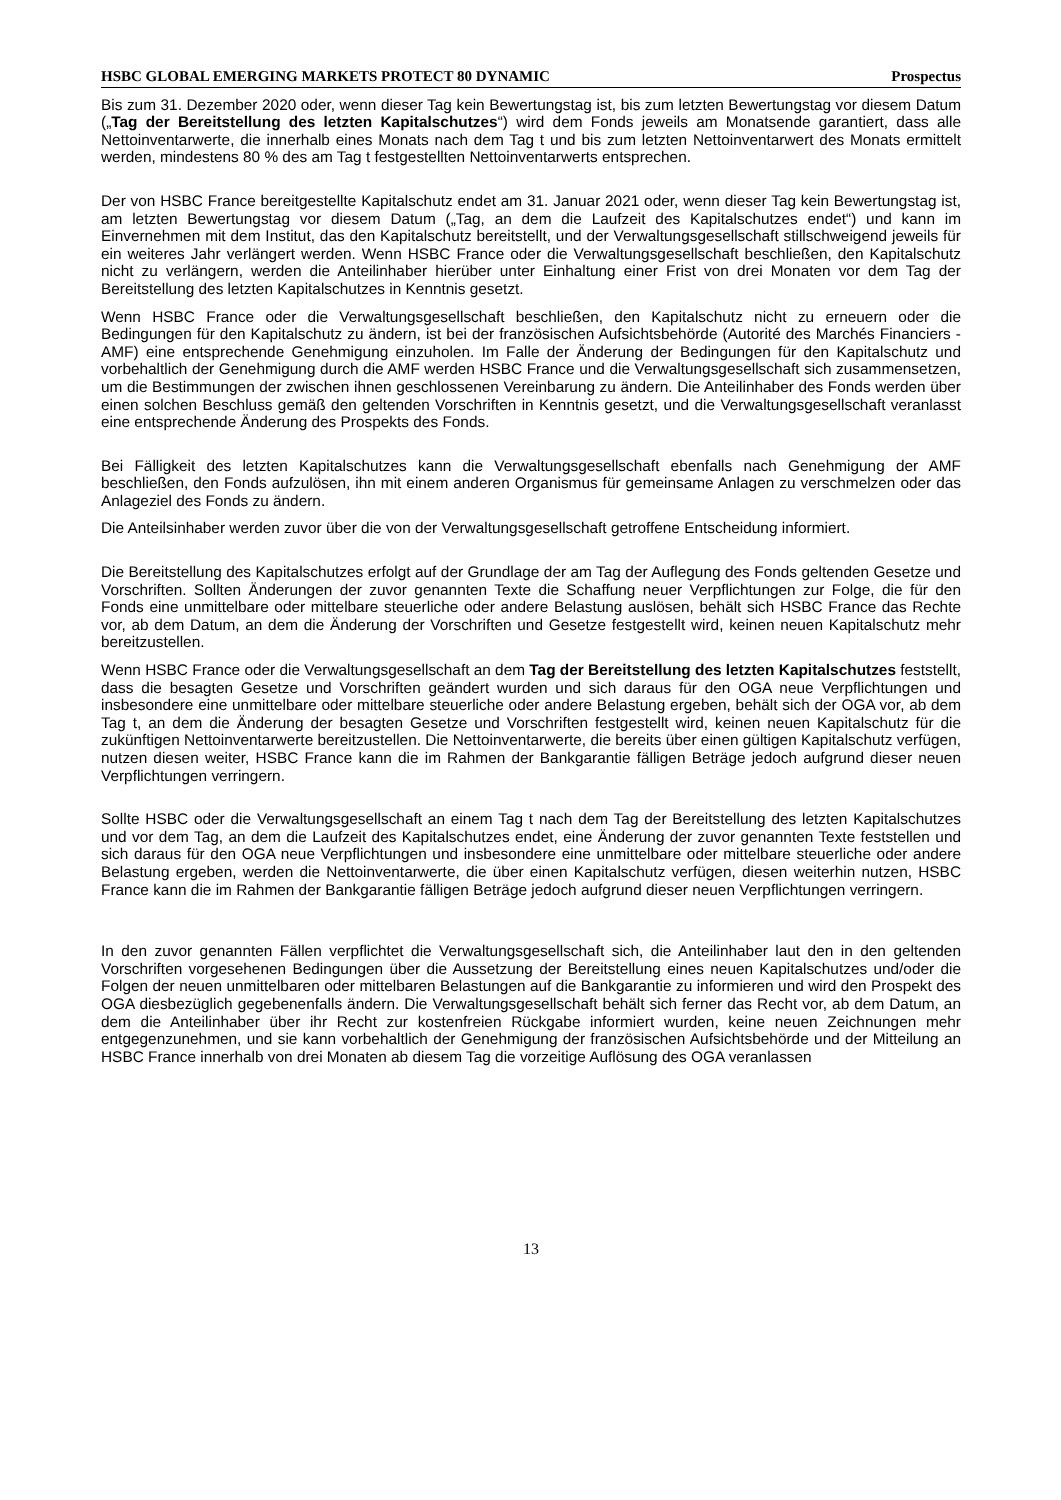HSBC GLOBAL EMERGING MARKETS PROTECT 80 DYNAMIC Prospectus
Bis zum 31. Dezember 2020 oder, wenn dieser Tag kein Bewertungstag ist, bis zum letzten Bewertungstag vor diesem Datum („Tag der Bereitstellung des letzten Kapitalschutzes“) wird dem Fonds jeweils am Monatsende garantiert, dass alle Nettoinventarwerte, die innerhalb eines Monats nach dem Tag t und bis zum letzten Nettoinventarwert des Monats ermittelt werden, mindestens 80 % des am Tag t festgestellten Nettoinventarwerts entsprechen.
Der von HSBC France bereitgestellte Kapitalschutz endet am 31. Januar 2021 oder, wenn dieser Tag kein Bewertungstag ist, am letzten Bewertungstag vor diesem Datum („Tag, an dem die Laufzeit des Kapitalschutzes endet“) und kann im Einvernehmen mit dem Institut, das den Kapitalschutz bereitstellt, und der Verwaltungsgesellschaft stillschweigend jeweils für ein weiteres Jahr verlängert werden. Wenn HSBC France oder die Verwaltungsgesellschaft beschließen, den Kapitalschutz nicht zu verlängern, werden die Anteilinhaber hierüber unter Einhaltung einer Frist von drei Monaten vor dem Tag der Bereitstellung des letzten Kapitalschutzes in Kenntnis gesetzt.
Wenn HSBC France oder die Verwaltungsgesellschaft beschließen, den Kapitalschutz nicht zu erneuern oder die Bedingungen für den Kapitalschutz zu ändern, ist bei der französischen Aufsichtsbehörde (Autorité des Marchés Financiers - AMF) eine entsprechende Genehmigung einzuholen. Im Falle der Änderung der Bedingungen für den Kapitalschutz und vorbehaltlich der Genehmigung durch die AMF werden HSBC France und die Verwaltungsgesellschaft sich zusammensetzen, um die Bestimmungen der zwischen ihnen geschlossenen Vereinbarung zu ändern. Die Anteilinhaber des Fonds werden über einen solchen Beschluss gemäß den geltenden Vorschriften in Kenntnis gesetzt, und die Verwaltungsgesellschaft veranlasst eine entsprechende Änderung des Prospekts des Fonds.
Bei Fälligkeit des letzten Kapitalschutzes kann die Verwaltungsgesellschaft ebenfalls nach Genehmigung der AMF beschließen, den Fonds aufzulösen, ihn mit einem anderen Organismus für gemeinsame Anlagen zu verschmelzen oder das Anlageziel des Fonds zu ändern.
Die Anteilsinhaber werden zuvor über die von der Verwaltungsgesellschaft getroffene Entscheidung informiert.
Die Bereitstellung des Kapitalschutzes erfolgt auf der Grundlage der am Tag der Auflegung des Fonds geltenden Gesetze und Vorschriften. Sollten Änderungen der zuvor genannten Texte die Schaffung neuer Verpflichtungen zur Folge, die für den Fonds eine unmittelbare oder mittelbare steuerliche oder andere Belastung auslösen, behält sich HSBC France das Rechte vor, ab dem Datum, an dem die Änderung der Vorschriften und Gesetze festgestellt wird, keinen neuen Kapitalschutz mehr bereitzustellen.
Wenn HSBC France oder die Verwaltungsgesellschaft an dem Tag der Bereitstellung des letzten Kapitalschutzes feststellt, dass die besagten Gesetze und Vorschriften geändert wurden und sich daraus für den OGA neue Verpflichtungen und insbesondere eine unmittelbare oder mittelbare steuerliche oder andere Belastung ergeben, behält sich der OGA vor, ab dem Tag t, an dem die Änderung der besagten Gesetze und Vorschriften festgestellt wird, keinen neuen Kapitalschutz für die zukünftigen Nettoinventarwerte bereitzustellen. Die Nettoinventarwerte, die bereits über einen gültigen Kapitalschutz verfügen, nutzen diesen weiter, HSBC France kann die im Rahmen der Bankgarantie fälligen Beträge jedoch aufgrund dieser neuen Verpflichtungen verringern.
Sollte HSBC oder die Verwaltungsgesellschaft an einem Tag t nach dem Tag der Bereitstellung des letzten Kapitalschutzes und vor dem Tag, an dem die Laufzeit des Kapitalschutzes endet, eine Änderung der zuvor genannten Texte feststellen und sich daraus für den OGA neue Verpflichtungen und insbesondere eine unmittelbare oder mittelbare steuerliche oder andere Belastung ergeben, werden die Nettoinventarwerte, die über einen Kapitalschutz verfügen, diesen weiterhin nutzen, HSBC France kann die im Rahmen der Bankgarantie fälligen Beträge jedoch aufgrund dieser neuen Verpflichtungen verringern.
In den zuvor genannten Fällen verpflichtet die Verwaltungsgesellschaft sich, die Anteilinhaber laut den in den geltenden Vorschriften vorgesehenen Bedingungen über die Aussetzung der Bereitstellung eines neuen Kapitalschutzes und/oder die Folgen der neuen unmittelbaren oder mittelbaren Belastungen auf die Bankgarantie zu informieren und wird den Prospekt des OGA diesbezüglich gegebenenfalls ändern. Die Verwaltungsgesellschaft behält sich ferner das Recht vor, ab dem Datum, an dem die Anteilinhaber über ihr Recht zur kostenfreien Rückgabe informiert wurden, keine neuen Zeichnungen mehr entgegenzunehmen, und sie kann vorbehaltlich der Genehmigung der französischen Aufsichtsbehörde und der Mitteilung an HSBC France innerhalb von drei Monaten ab diesem Tag die vorzeitige Auflösung des OGA veranlassen
13